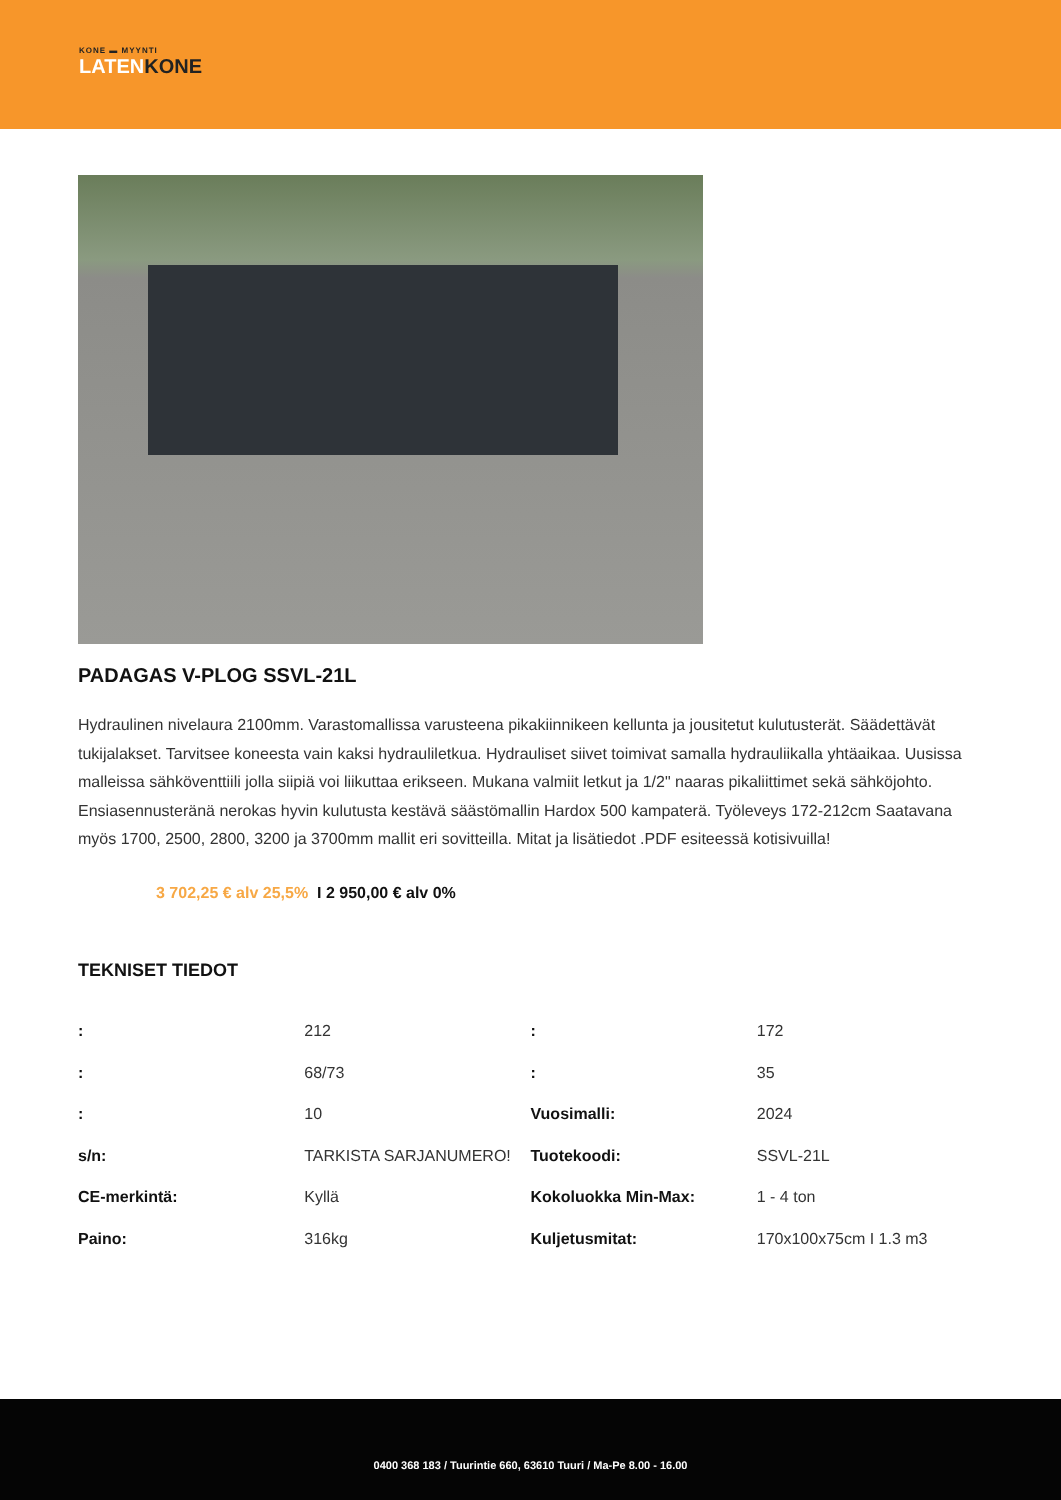KONE ▬ MYYNTI
LATENKONE
PADAGAS V-PLOG SSVL-21L
Hydraulinen nivelaura 2100mm. Varastomallissa varusteena pikakiinnikeen kellunta ja jousitetut kulutusterät. Säädettävät tukijalakset. Tarvitsee koneesta vain kaksi hydrauliletkua. Hydrauliset siivet toimivat samalla hydrauliikalla yhtäaikaa. Uusissa malleissa sähköventtiili jolla siipiä voi liikuttaa erikseen. Mukana valmiit letkut ja 1/2" naaras pikaliittimet sekä sähköjohto. Ensiasennusteränä nerokas hyvin kulutusta kestävä säästömallin Hardox 500 kampaterä. Työleveys 172-212cm Saatavana myös 1700, 2500, 2800, 3200 ja 3700mm mallit eri sovitteilla. Mitat ja lisätiedot .PDF esiteessä kotisivuilla!
3 702,25 € alv 25,5% I 2 950,00 € alv 0%
TEKNISET TIEDOT
| : | 212 | : | 172 |
| : | 68/73 | : | 35 |
| : | 10 | Vuosimalli: | 2024 |
| s/n: | TARKISTA SARJANUMERO! | Tuotekoodi: | SSVL-21L |
| CE-merkintä: | Kyllä | Kokoluokka Min-Max: | 1 - 4 ton |
| Paino: | 316kg | Kuljetusmitat: | 170x100x75cm I 1.3 m3 |
0400 368 183 / Tuurintie 660, 63610 Tuuri / Ma-Pe 8.00 - 16.00